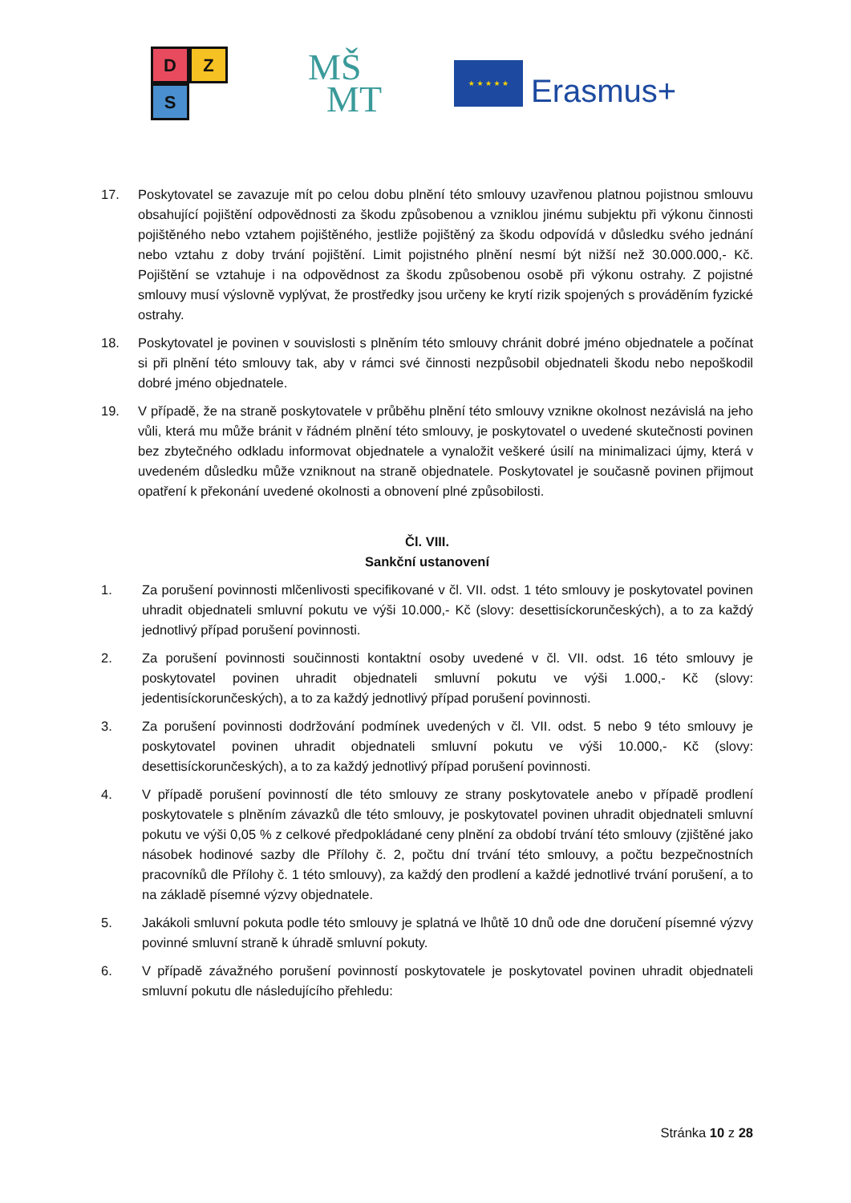D
Z
S
MŠ
MT
★ ★ ★ ★ ★
Erasmus+
17. Poskytovatel se zavazuje mít po celou dobu plnění této smlouvy uzavřenou platnou pojistnou smlouvu obsahující pojištění odpovědnosti za škodu způsobenou a vzniklou jinému subjektu při výkonu činnosti pojištěného nebo vztahem pojištěného, jestliže pojištěný za škodu odpovídá v důsledku svého jednání nebo vztahu z doby trvání pojištění. Limit pojistného plnění nesmí být nižší než 30.000.000,- Kč. Pojištění se vztahuje i na odpovědnost za škodu způsobenou osobě při výkonu ostrahy. Z pojistné smlouvy musí výslovně vyplývat, že prostředky jsou určeny ke krytí rizik spojených s prováděním fyzické ostrahy.
18. Poskytovatel je povinen v souvislosti s plněním této smlouvy chránit dobré jméno objednatele a počínat si při plnění této smlouvy tak, aby v rámci své činnosti nezpůsobil objednateli škodu nebo nepoškodil dobré jméno objednatele.
19. V případě, že na straně poskytovatele v průběhu plnění této smlouvy vznikne okolnost nezávislá na jeho vůli, která mu může bránit v řádném plnění této smlouvy, je poskytovatel o uvedené skutečnosti povinen bez zbytečného odkladu informovat objednatele a vynaložit veškeré úsilí na minimalizaci újmy, která v uvedeném důsledku může vzniknout na straně objednatele. Poskytovatel je současně povinen přijmout opatření k překonání uvedené okolnosti a obnovení plné způsobilosti.
Čl. VIII.
Sankční ustanovení
1. Za porušení povinnosti mlčenlivosti specifikované v čl. VII. odst. 1 této smlouvy je poskytovatel povinen uhradit objednateli smluvní pokutu ve výši 10.000,- Kč (slovy: desettisíckorunčeských), a to za každý jednotlivý případ porušení povinnosti.
2. Za porušení povinnosti součinnosti kontaktní osoby uvedené v čl. VII. odst. 16 této smlouvy je poskytovatel povinen uhradit objednateli smluvní pokutu ve výši 1.000,- Kč (slovy: jedentisíckorunčeských), a to za každý jednotlivý případ porušení povinnosti.
3. Za porušení povinnosti dodržování podmínek uvedených v čl. VII. odst. 5 nebo 9 této smlouvy je poskytovatel povinen uhradit objednateli smluvní pokutu ve výši 10.000,- Kč (slovy: desettisíckorunčeských), a to za každý jednotlivý případ porušení povinnosti.
4. V případě porušení povinností dle této smlouvy ze strany poskytovatele anebo v případě prodlení poskytovatele s plněním závazků dle této smlouvy, je poskytovatel povinen uhradit objednateli smluvní pokutu ve výši 0,05 % z celkové předpokládané ceny plnění za období trvání této smlouvy (zjištěné jako násobek hodinové sazby dle Přílohy č. 2, počtu dní trvání této smlouvy, a počtu bezpečnostních pracovníků dle Přílohy č. 1 této smlouvy), za každý den prodlení a každé jednotlivé trvání porušení, a to na základě písemné výzvy objednatele.
5. Jakákoli smluvní pokuta podle této smlouvy je splatná ve lhůtě 10 dnů ode dne doručení písemné výzvy povinné smluvní straně k úhradě smluvní pokuty.
6. V případě závažného porušení povinností poskytovatele je poskytovatel povinen uhradit objednateli smluvní pokutu dle následujícího přehledu:
Stránka 10 z 28